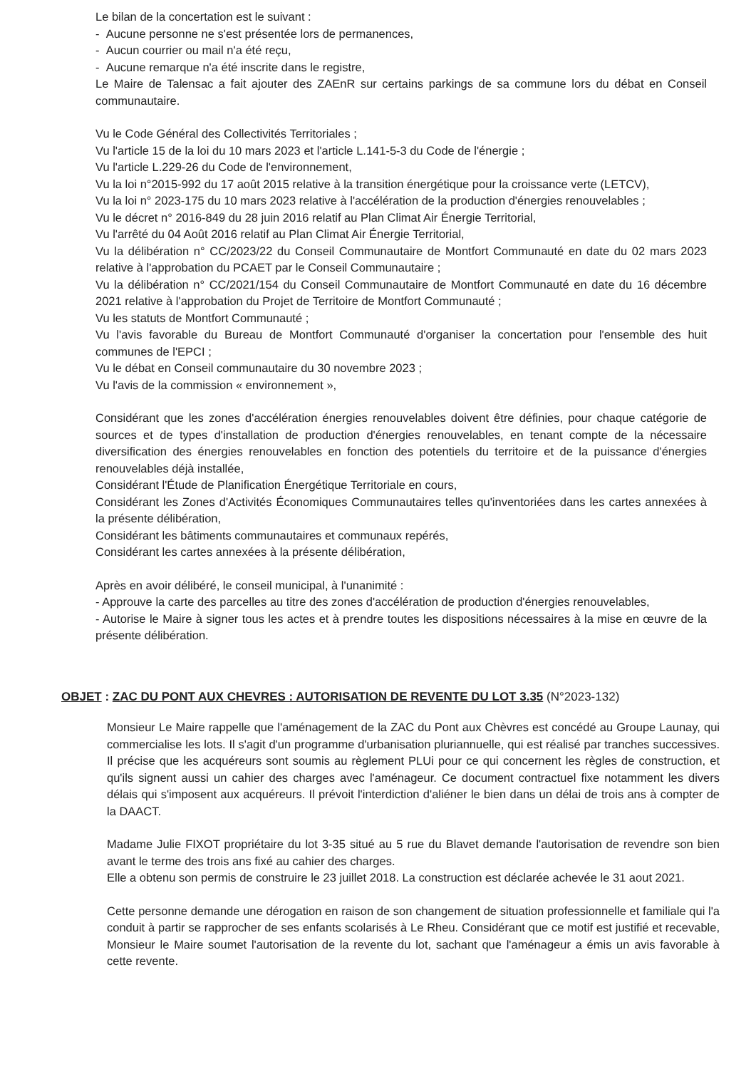Le bilan de la concertation est le suivant :
- Aucune personne ne s'est présentée lors de permanences,
- Aucun courrier ou mail n'a été reçu,
- Aucune remarque n'a été inscrite dans le registre,
Le Maire de Talensac a fait ajouter des ZAEnR sur certains parkings de sa commune lors du débat en Conseil communautaire.
Vu le Code Général des Collectivités Territoriales ;
Vu l'article 15 de la loi du 10 mars 2023 et l'article L.141-5-3 du Code de l'énergie ;
Vu l'article L.229-26 du Code de l'environnement,
Vu la loi n°2015-992 du 17 août 2015 relative à la transition énergétique pour la croissance verte (LETCV),
Vu la loi n° 2023-175 du 10 mars 2023 relative à l'accélération de la production d'énergies renouvelables ;
Vu le décret n° 2016-849 du 28 juin 2016 relatif au Plan Climat Air Énergie Territorial,
Vu l'arrêté du 04 Août 2016 relatif au Plan Climat Air Énergie Territorial,
Vu la délibération n° CC/2023/22 du Conseil Communautaire de Montfort Communauté en date du 02 mars 2023 relative à l'approbation du PCAET par le Conseil Communautaire ;
Vu la délibération n° CC/2021/154 du Conseil Communautaire de Montfort Communauté en date du 16 décembre 2021 relative à l'approbation du Projet de Territoire de Montfort Communauté ;
Vu les statuts de Montfort Communauté ;
Vu l'avis favorable du Bureau de Montfort Communauté d'organiser la concertation pour l'ensemble des huit communes de l'EPCI ;
Vu le débat en Conseil communautaire du 30 novembre 2023 ;
Vu l'avis de la commission « environnement »,
Considérant que les zones d'accélération énergies renouvelables doivent être définies, pour chaque catégorie de sources et de types d'installation de production d'énergies renouvelables, en tenant compte de la nécessaire diversification des énergies renouvelables en fonction des potentiels du territoire et de la puissance d'énergies renouvelables déjà installée,
Considérant l'Étude de Planification Énergétique Territoriale en cours,
Considérant les Zones d'Activités Économiques Communautaires telles qu'inventoriées dans les cartes annexées à la présente délibération,
Considérant les bâtiments communautaires et communaux repérés,
Considérant les cartes annexées à la présente délibération,
Après en avoir délibéré, le conseil municipal, à l'unanimité :
- Approuve la carte des parcelles au titre des zones d'accélération de production d'énergies renouvelables,
- Autorise le Maire à signer tous les actes et à prendre toutes les dispositions nécessaires à la mise en œuvre de la présente délibération.
OBJET : ZAC DU PONT AUX CHEVRES : AUTORISATION DE REVENTE DU LOT 3.35 (N°2023-132)
Monsieur Le Maire rappelle que l'aménagement de la ZAC du Pont aux Chèvres est concédé au Groupe Launay, qui commercialise les lots. Il s'agit d'un programme d'urbanisation pluriannuelle, qui est réalisé par tranches successives. Il précise que les acquéreurs sont soumis au règlement PLUi pour ce qui concernent les règles de construction, et qu'ils signent aussi un cahier des charges avec l'aménageur. Ce document contractuel fixe notamment les divers délais qui s'imposent aux acquéreurs. Il prévoit l'interdiction d'aliéner le bien dans un délai de trois ans à compter de la DAACT.
Madame Julie FIXOT propriétaire du lot 3-35 situé au 5 rue du Blavet demande l'autorisation de revendre son bien avant le terme des trois ans fixé au cahier des charges.
Elle a obtenu son permis de construire le 23 juillet 2018. La construction est déclarée achevée le 31 aout 2021.
Cette personne demande une dérogation en raison de son changement de situation professionnelle et familiale qui l'a conduit à partir se rapprocher de ses enfants scolarisés à Le Rheu. Considérant que ce motif est justifié et recevable, Monsieur le Maire soumet l'autorisation de la revente du lot, sachant que l'aménageur a émis un avis favorable à cette revente.